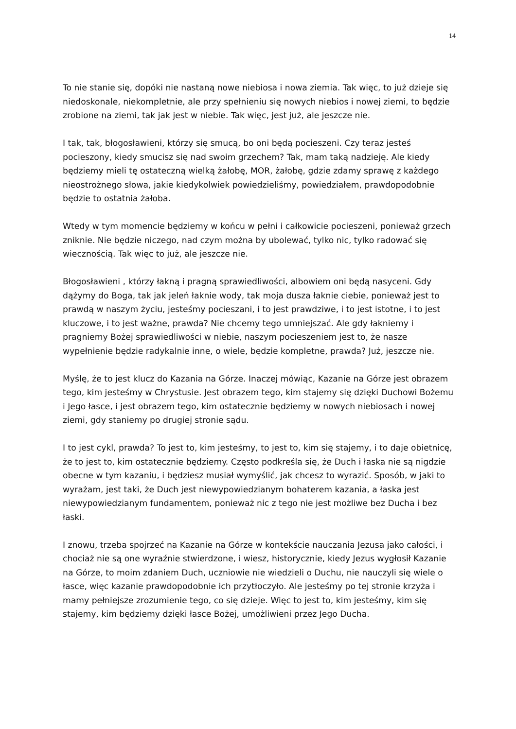14
To nie stanie się, dopóki nie nastaną nowe niebiosa i nowa ziemia. Tak więc, to już dzieje się niedoskonale, niekompletnie, ale przy spełnieniu się nowych niebios i nowej ziemi, to będzie zrobione na ziemi, tak jak jest w niebie. Tak więc, jest już, ale jeszcze nie.
I tak, tak, błogosławieni, którzy się smucą, bo oni będą pocieszeni. Czy teraz jesteś pocieszony, kiedy smucisz się nad swoim grzechem? Tak, mam taką nadzieję. Ale kiedy będziemy mieli tę ostateczną wielką żałobę, MOR, żałobę, gdzie zdamy sprawę z każdego nieostrożnego słowa, jakie kiedykolwiek powiedzieliśmy, powiedziałem, prawdopodobnie będzie to ostatnia żałoba.
Wtedy w tym momencie będziemy w końcu w pełni i całkowicie pocieszeni, ponieważ grzech zniknie. Nie będzie niczego, nad czym można by ubolewać, tylko nic, tylko radować się wiecznością. Tak więc to już, ale jeszcze nie.
Błogosławieni , którzy łakną i pragną sprawiedliwości, albowiem oni będą nasyceni. Gdy dążymy do Boga, tak jak jeleń łaknie wody, tak moja dusza łaknie ciebie, ponieważ jest to prawdą w naszym życiu, jesteśmy pocieszani, i to jest prawdziwe, i to jest istotne, i to jest kluczowe, i to jest ważne, prawda? Nie chcemy tego umniejszać. Ale gdy łakniemy i pragniemy Bożej sprawiedliwości w niebie, naszym pocieszeniem jest to, że nasze wypełnienie będzie radykalnie inne, o wiele, będzie kompletne, prawda? Już, jeszcze nie.
Myślę, że to jest klucz do Kazania na Górze. Inaczej mówiąc, Kazanie na Górze jest obrazem tego, kim jesteśmy w Chrystusie. Jest obrazem tego, kim stajemy się dzięki Duchowi Bożemu i Jego łasce, i jest obrazem tego, kim ostatecznie będziemy w nowych niebiosach i nowej ziemi, gdy staniemy po drugiej stronie sądu.
I to jest cykl, prawda? To jest to, kim jesteśmy, to jest to, kim się stajemy, i to daje obietnicę, że to jest to, kim ostatecznie będziemy. Często podkreśla się, że Duch i łaska nie są nigdzie obecne w tym kazaniu, i będziesz musiał wymyślić, jak chcesz to wyrazić. Sposób, w jaki to wyrażam, jest taki, że Duch jest niewypowiedzianym bohaterem kazania, a łaska jest niewypowiedzianym fundamentem, ponieważ nic z tego nie jest możliwe bez Ducha i bez łaski.
I znowu, trzeba spojrzeć na Kazanie na Górze w kontekście nauczania Jezusa jako całości, i chociaż nie są one wyraźnie stwierdzone, i wiesz, historycznie, kiedy Jezus wygłosił Kazanie na Górze, to moim zdaniem Duch, uczniowie nie wiedzieli o Duchu, nie nauczyli się wiele o łasce, więc kazanie prawdopodobnie ich przytłoczyło. Ale jesteśmy po tej stronie krzyża i mamy pełniejsze zrozumienie tego, co się dzieje. Więc to jest to, kim jesteśmy, kim się stajemy, kim będziemy dzięki łasce Bożej, umożliwieni przez Jego Ducha.